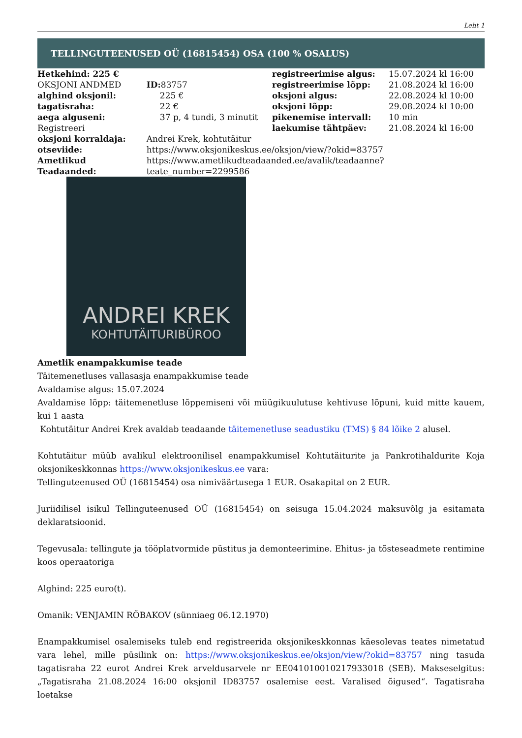Leht 1
TELLINGUTEENUSED OÜ (16815454) OSA (100 % OSALUS)
| Hetkehind: 225 € | | registreerimise algus: | 15.07.2024 kl 16:00 |
| OKSJONI ANDMED | ID: 83757 | registreerimise lõpp: | 21.08.2024 kl 16:00 |
| alghind oksjonil: | 225 € | oksjoni algus: | 22.08.2024 kl 10:00 |
| tagatisraha: | 22 € | oksjoni lõpp: | 29.08.2024 kl 10:00 |
| aega alguseni: | 37 p, 4 tundi, 3 minutit | pikenemise intervall: | 10 min |
| Registreeri | | laekumise tähtpäev: | 21.08.2024 kl 16:00 |
| oksjoni korraldaja: | Andrei Krek, kohtutäitur | | |
| otseviide: | https://www.oksjonikeskus.ee/oksjon/view/?okid=83757 | | |
| Ametlikud Teadaanded: | https://www.ametlikudteadaanded.ee/avalik/teadaanne?teate_number=2299586 | | |
ANDREI KREK
KOHTUTÄITURIBÜROO
Ametlik enampakkumise teade
Täitemenetluses vallasasja enampakkumise teade
Avaldamise algus: 15.07.2024
Avaldamise lõpp: täitemenetluse lõppemiseni või müügikuulutuse kehtivuse lõpuni, kuid mitte kauem, kui 1 aasta
Kohtutäitur Andrei Krek avaldab teadaande täitemenetluse seadustiku (TMS) § 84 lõike 2 alusel.
Kohtutäitur müüb avalikul elektroonilisel enampakkumisel Kohtutäiturite ja Pankrotihaldurite Koja oksjonikeskkonnas https://www.oksjonikeskus.ee vara:
Tellinguteenused OÜ (16815454) osa nimiväärtusega 1 EUR. Osakapital on 2 EUR.
Juriidilisel isikul Tellinguteenused OÜ (16815454) on seisuga 15.04.2024 maksuvõlg ja esitamata deklaratsioonid.
Tegevusala: tellingute ja tööplatvormide püstitus ja demonteerimine. Ehitus- ja tõsteseadmete rentimine koos operaatoriga
Alghind: 225 euro(t).
Omanik: VENJAMIN RÕBAKOV (sünniaeg 06.12.1970)
Enampakkumisel osalemiseks tuleb end registreerida oksjonikeskkonnas käesolevas teates nimetatud vara lehel, mille püsilink on: https://www.oksjonikeskus.ee/oksjon/view/?okid=83757 ning tasuda tagatisraha 22 eurot Andrei Krek arveldusarvele nr EE041010010217933018 (SEB). Makseselgitus: „Tagatisraha 21.08.2024 16:00 oksjonil ID83757 osalemise eest. Varalised õigused“. Tagatisraha loetakse